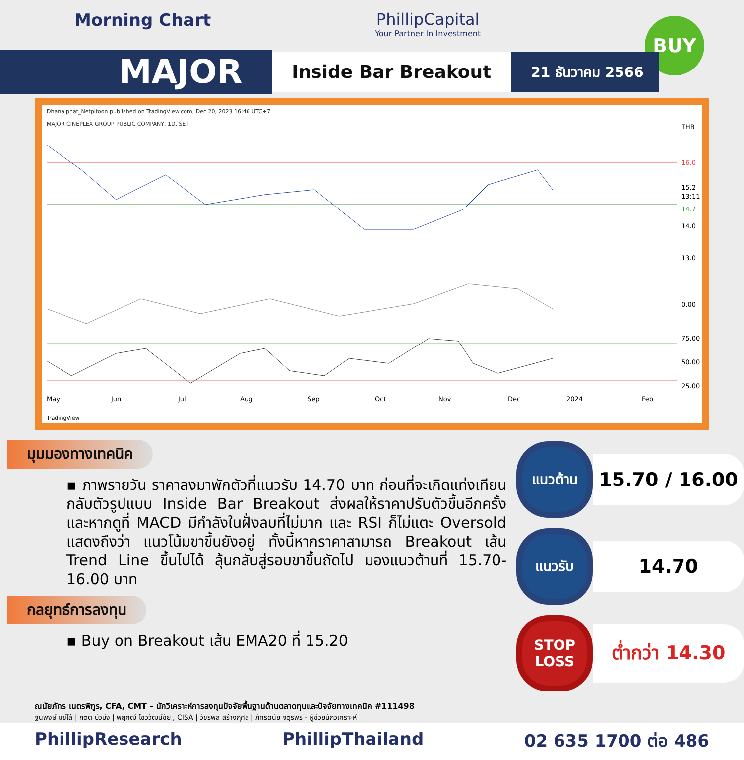Morning Chart PhillipCapital
Your Partner In Investment
BUY
MAJOR
Inside Bar Breakout
21 ธันวาคม 2566
Dhanaiphat_Netpitoon published on TradingView.com, Dec 20, 2023 16:46 UTC+7
MAJOR CINEPLEX GROUP PUBLIC COMPANY, 1D, SET
THB
16.0
15.2
13:11
14.7
14.0
13.0
0.00
75.00
50.00
25.00
May
Jun
Jul
Aug
Sep
Oct
Nov
Dec
2024
Feb
TradingView
มุมมองทางเทคนิค
▪ ภาพรายวัน ราคาลงมาพักตัวที่แนวรับ 14.70 บาท ก่อนที่จะเกิดแท่งเทียนกลับตัวรูปแบบ Inside Bar Breakout ส่งผลให้ราคาปรับตัวขึ้นอีกครั้ง และหากดูที่ MACD มีกำลังในฝั่งลบที่ไม่มาก และ RSI ก็ไม่แตะ Oversold แสดงถึงว่า แนวโน้มขาขึ้นยังอยู่ ทั้งนี้หากราคาสามารถ Breakout เส้น Trend Line ขึ้นไปได้ ลุ้นกลับสู่รอบขาขึ้นถัดไป มองแนวต้านที่ 15.70-16.00 บาท
กลยุทธ์การลงทุน
▪ Buy on Breakout เส้น EMA20 ที่ 15.20
แนวต้าน
15.70 / 16.00
แนวรับ
14.70
STOP LOSS
ต่ำกว่า 14.30
ณนัยภัทร เนตรพิทูร, CFA, CMT – นักวิเคราะห์การลงทุนปัจจัยพื้นฐานด้านตลาดทุนและปัจจัยทางเทคนิค #111498
ฐนพงษ์ แซ่โล้ | กิตติ บัวบึง | พฤศฒ์ โชวิวัฒน์ชัย , CISA | วัชรพล สร้างกุศล | ภัทรดนัย จตุรพร - ผู้ช่วยนักวิเคราะห์
PhillipResearch PhillipThailand 02 635 1700 ต่อ 486